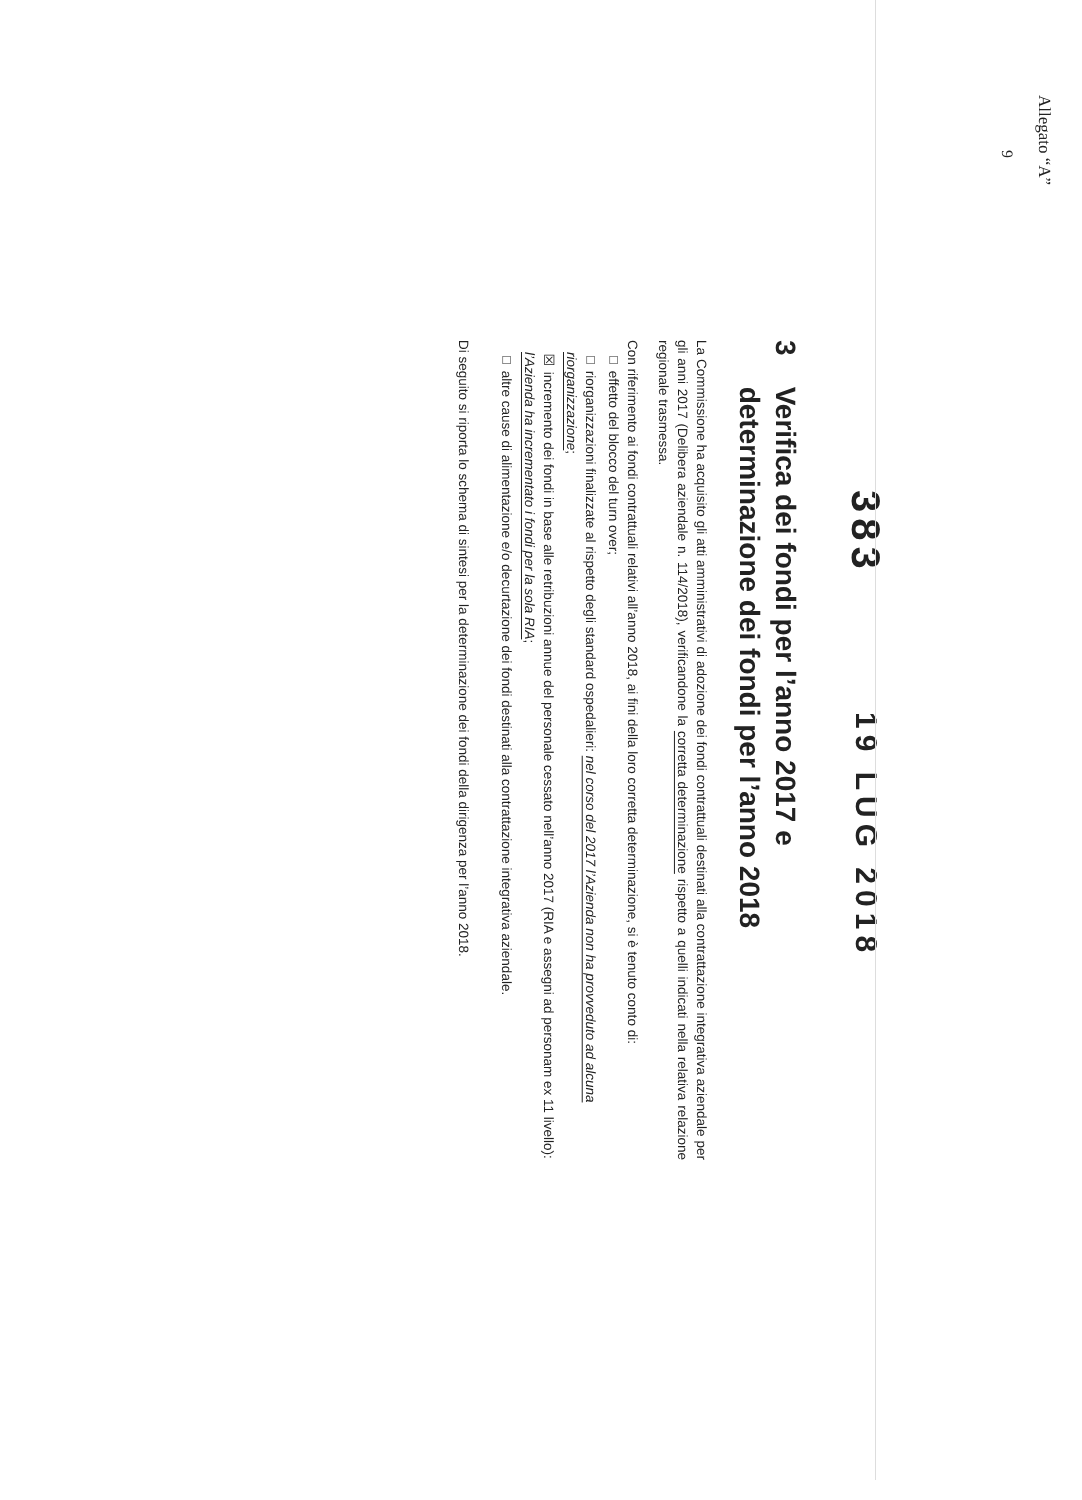Allegato “A”
9
383 19 LUG 2018
3 Verifica dei fondi per l’anno 2017 e
determinazione dei fondi per l’anno 2018
La Commissione ha acquisito gli atti amministrativi di adozione dei fondi contrattuali destinati alla contrattazione integrativa aziendale per gli anni 2017 (Delibera aziendale n. 114/2018), verificandone la corretta determinazione rispetto a quelli indicati nella relativa relazione regionale trasmessa.
Con riferimento ai fondi contrattuali relativi all’anno 2018, ai fini della loro corretta determinazione, si è tenuto conto di:
□ effetto del blocco del turn over;
□ riorganizzazioni finalizzate al rispetto degli standard ospedalieri: nel corso del 2017 l’Azienda non ha provveduto ad alcuna riorganizzazione;
☒ incremento dei fondi in base alle retribuzioni annue del personale cessato nell’anno 2017 (RIA e assegni ad personam ex 11 livello): l’Azienda ha incrementato i fondi per la sola RIA;
□ altre cause di alimentazione e/o decurtazione dei fondi destinati alla contrattazione integrativa aziendale.
Di seguito si riporta lo schema di sintesi per la determinazione dei fondi della dirigenza per l’anno 2018.